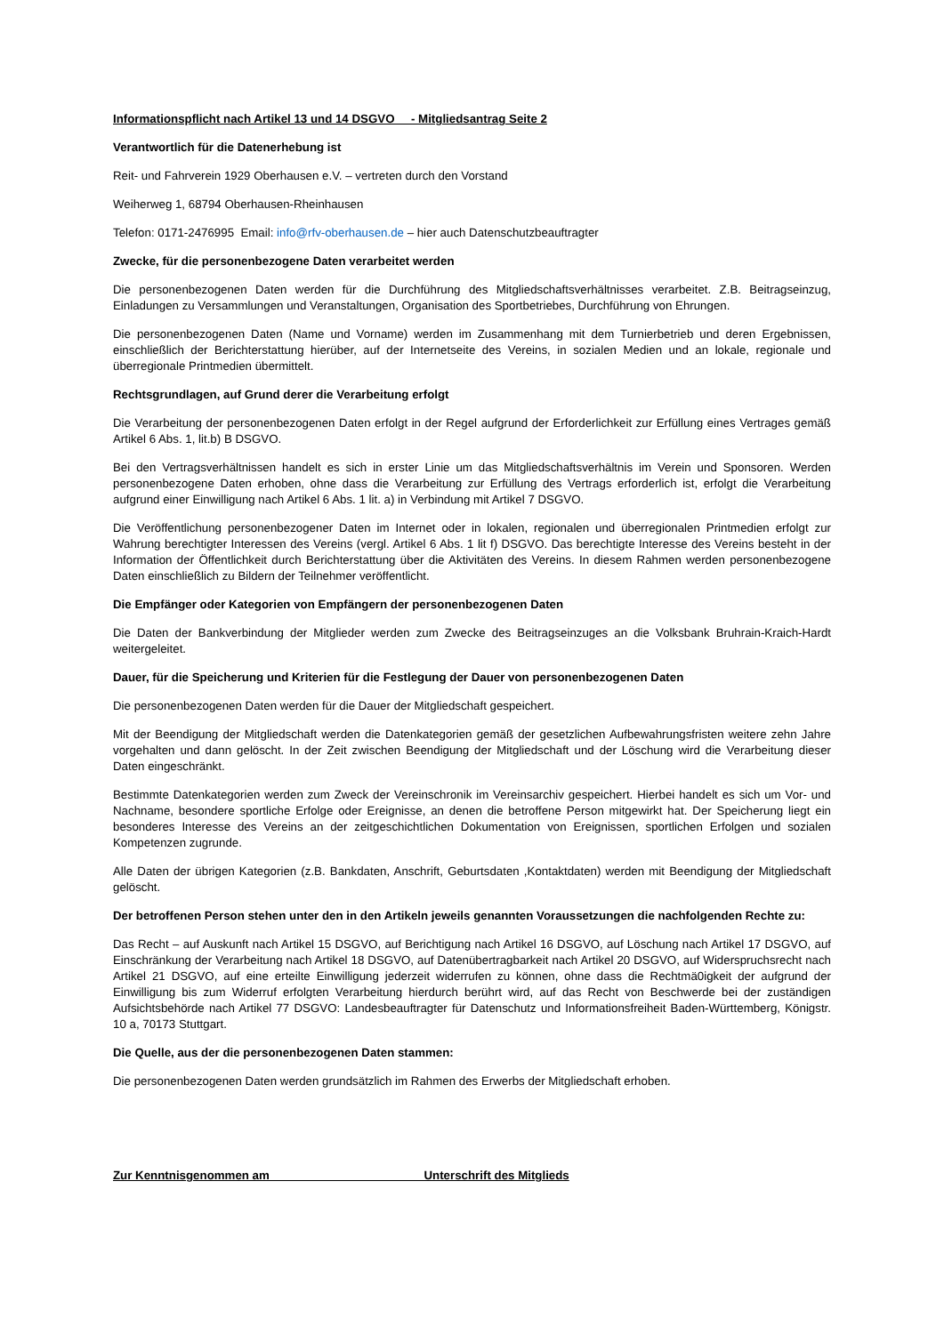Informationspflicht nach Artikel 13 und 14 DSGVO - Mitgliedsantrag Seite 2
Verantwortlich für die Datenerhebung ist
Reit- und Fahrverein 1929 Oberhausen e.V. – vertreten durch den Vorstand
Weiherweg 1, 68794 Oberhausen-Rheinhausen
Telefon: 0171-2476995 Email: info@rfv-oberhausen.de – hier auch Datenschutzbeauftragter
Zwecke, für die personenbezogene Daten verarbeitet werden
Die personenbezogenen Daten werden für die Durchführung des Mitgliedschaftsverhältnisses verarbeitet. Z.B. Beitragseinzug, Einladungen zu Versammlungen und Veranstaltungen, Organisation des Sportbetriebes, Durchführung von Ehrungen.
Die personenbezogenen Daten (Name und Vorname) werden im Zusammenhang mit dem Turnierbetrieb und deren Ergebnissen, einschließlich der Berichterstattung hierüber, auf der Internetseite des Vereins, in sozialen Medien und an lokale, regionale und überregionale Printmedien übermittelt.
Rechtsgrundlagen, auf Grund derer die Verarbeitung erfolgt
Die Verarbeitung der personenbezogenen Daten erfolgt in der Regel aufgrund der Erforderlichkeit zur Erfüllung eines Vertrages gemäß Artikel 6 Abs. 1, lit.b) B DSGVO.
Bei den Vertragsverhältnissen handelt es sich in erster Linie um das Mitgliedschaftsverhältnis im Verein und Sponsoren. Werden personenbezogene Daten erhoben, ohne dass die Verarbeitung zur Erfüllung des Vertrags erforderlich ist, erfolgt die Verarbeitung aufgrund einer Einwilligung nach Artikel 6 Abs. 1 lit. a) in Verbindung mit Artikel 7 DSGVO.
Die Veröffentlichung personenbezogener Daten im Internet oder in lokalen, regionalen und überregionalen Printmedien erfolgt zur Wahrung berechtigter Interessen des Vereins (vergl. Artikel 6 Abs. 1 lit f) DSGVO. Das berechtigte Interesse des Vereins besteht in der Information der Öffentlichkeit durch Berichterstattung über die Aktivitäten des Vereins. In diesem Rahmen werden personenbezogene Daten einschließlich zu Bildern der Teilnehmer veröffentlicht.
Die Empfänger oder Kategorien von Empfängern der personenbezogenen Daten
Die Daten der Bankverbindung der Mitglieder werden zum Zwecke des Beitragseinzuges an die Volksbank Bruhrain-Kraich-Hardt weitergeleitet.
Dauer, für die Speicherung und Kriterien für die Festlegung der Dauer von personenbezogenen Daten
Die personenbezogenen Daten werden für die Dauer der Mitgliedschaft gespeichert.
Mit der Beendigung der Mitgliedschaft werden die Datenkategorien gemäß der gesetzlichen Aufbewahrungsfristen weitere zehn Jahre vorgehalten und dann gelöscht. In der Zeit zwischen Beendigung der Mitgliedschaft und der Löschung wird die Verarbeitung dieser Daten eingeschränkt.
Bestimmte Datenkategorien werden zum Zweck der Vereinschronik im Vereinsarchiv gespeichert. Hierbei handelt es sich um Vor- und Nachname, besondere sportliche Erfolge oder Ereignisse, an denen die betroffene Person mitgewirkt hat. Der Speicherung liegt ein besonderes Interesse des Vereins an der zeitgeschichtlichen Dokumentation von Ereignissen, sportlichen Erfolgen und sozialen Kompetenzen zugrunde.
Alle Daten der übrigen Kategorien (z.B. Bankdaten, Anschrift, Geburtsdaten ,Kontaktdaten) werden mit Beendigung der Mitgliedschaft gelöscht.
Der betroffenen Person stehen unter den in den Artikeln jeweils genannten Voraussetzungen die nachfolgenden Rechte zu:
Das Recht – auf Auskunft nach Artikel 15 DSGVO, auf Berichtigung nach Artikel 16 DSGVO, auf Löschung nach Artikel 17 DSGVO, auf Einschränkung der Verarbeitung nach Artikel 18 DSGVO, auf Datenübertragbarkeit nach Artikel 20 DSGVO, auf Widerspruchsrecht nach Artikel 21 DSGVO, auf eine erteilte Einwilligung jederzeit widerrufen zu können, ohne dass die Rechtmä0igkeit der aufgrund der Einwilligung bis zum Widerruf erfolgten Verarbeitung hierdurch berührt wird, auf das Recht von Beschwerde bei der zuständigen Aufsichtsbehörde nach Artikel 77 DSGVO: Landesbeauftragter für Datenschutz und Informationsfreiheit Baden-Württemberg, Königstr. 10 a, 70173 Stuttgart.
Die Quelle, aus der die personenbezogenen Daten stammen:
Die personenbezogenen Daten werden grundsätzlich im Rahmen des Erwerbs der Mitgliedschaft erhoben.
Zur Kenntnisgenommen am Unterschrift des Mitglieds